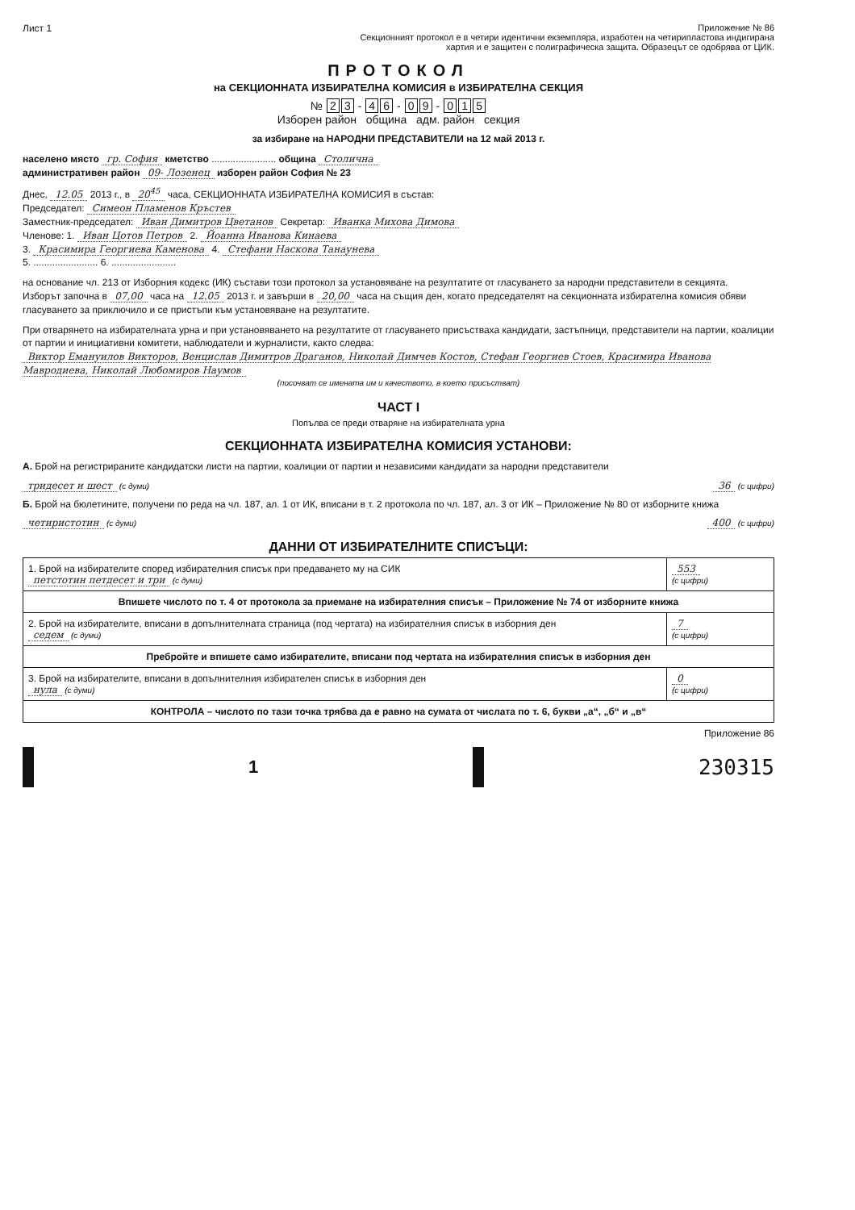Лист 1 Приложение № 86
Секционният протокол е в четири идентични екземпляра, изработен на четирипластова индигирана
хартия и е защитен с полиграфическа защита. Образецът се одобрява от ЦИК.
ПРОТОКОЛ
на СЕКЦИОННАТА ИЗБИРАТЕЛНА КОМИСИЯ в ИЗБИРАТЕЛНА СЕКЦИЯ
№ 2 3 - 4 6 - 0 9 - 0 1 5
Изборен район община адм. район секция
за избиране на НАРОДНИ ПРЕДСТАВИТЕЛИ на 12 май 2013 г.
населено място гр. София кметство ........................ община Столична
административен район 09- Лозенец изборен район София № 23
Днес, 12.05 2013 г., в 20<sup>45</sup> часа, СЕКЦИОННАТА ИЗБИРАТЕЛНА КОМИСИЯ в състав:
Председател: Симеон Пламенов Кръстев
Заместник-председател: Иван Димитров Цветанов Секретар: Иванка Михова Димова
Членове: 1. Иван Цотов Петров 2. Йоанна Иванова Кинаева
3. Красимира Георгиева Каменова 4. Стефани Наскова Танаунева
5. ........................ 6. ........................
на основание чл. 213 от Изборния кодекс (ИК) състави този протокол за установяване на резултатите от гласуването за народни представители в секцията.
Изборът започна в 07,00 часа на 12.05 2013 г. и завърши в 20,00 часа на същия ден, когато председателят на секционната избирателна комисия обяви гласуването за приключило и се пристъпи към установяване на резултатите.
При отварянето на избирателната урна и при установяването на резултатите от гласуването присъстваха кандидати, застъпници, представители на партии, коалиции от партии и инициативни комитети, наблюдатели и журналисти, както следва:
Виктор Емануилов Викторов, Венцислав Димитров Драганов, Николай Димчев Костов, Стефан Георгиев Стоев, Красимира Иванова Мавродиева, Николай Любомиров Наумов
(посочват се имената им и качеството, в което присъстват)
ЧАСТ I
Попълва се преди отваряне на избирателната урна
СЕКЦИОННАТА ИЗБИРАТЕЛНА КОМИСИЯ УСТАНОВИ:
А. Брой на регистрираните кандидатски листи на партии, коалиции от партии и независими кандидати за народни представители
тридесет и шест (с думи)
36 (с цифри)
Б. Брой на бюлетините, получени по реда на чл. 187, ал. 1 от ИК, вписани в т. 2 протокола по чл. 187, ал. 3 от ИК – Приложение № 80 от изборните книжа
четиристотин (с думи)
400 (с цифри)
ДАННИ ОТ ИЗБИРАТЕЛНИТЕ СПИСЪЦИ:
| 1. Брой на избирателите според избирателния списък при предаването му на СИК петстотин петдесет и три (с думи) | 553 (с цифри) |
| Впишете числото по т. 4 от протокола за приемане на избирателния списък – Приложение № 74 от изборните книжа | |
| 2. Брой на избирателите, вписани в допълнителната страница (под чертата) на избирателния списък в изборния ден седем (с думи) | 7 (с цифри) |
| Пребройте и впишете само избирателите, вписани под чертата на избирателния списък в изборния ден | |
| 3. Брой на избирателите, вписани в допълнителния избирателен списък в изборния ден нула (с думи) | 0 (с цифри) |
| КОНТРОЛА – числото по тази точка трябва да е равно на сумата от числата по т. 6, букви „а“, „б“ и „в“ | |
Приложение 86
1
230315